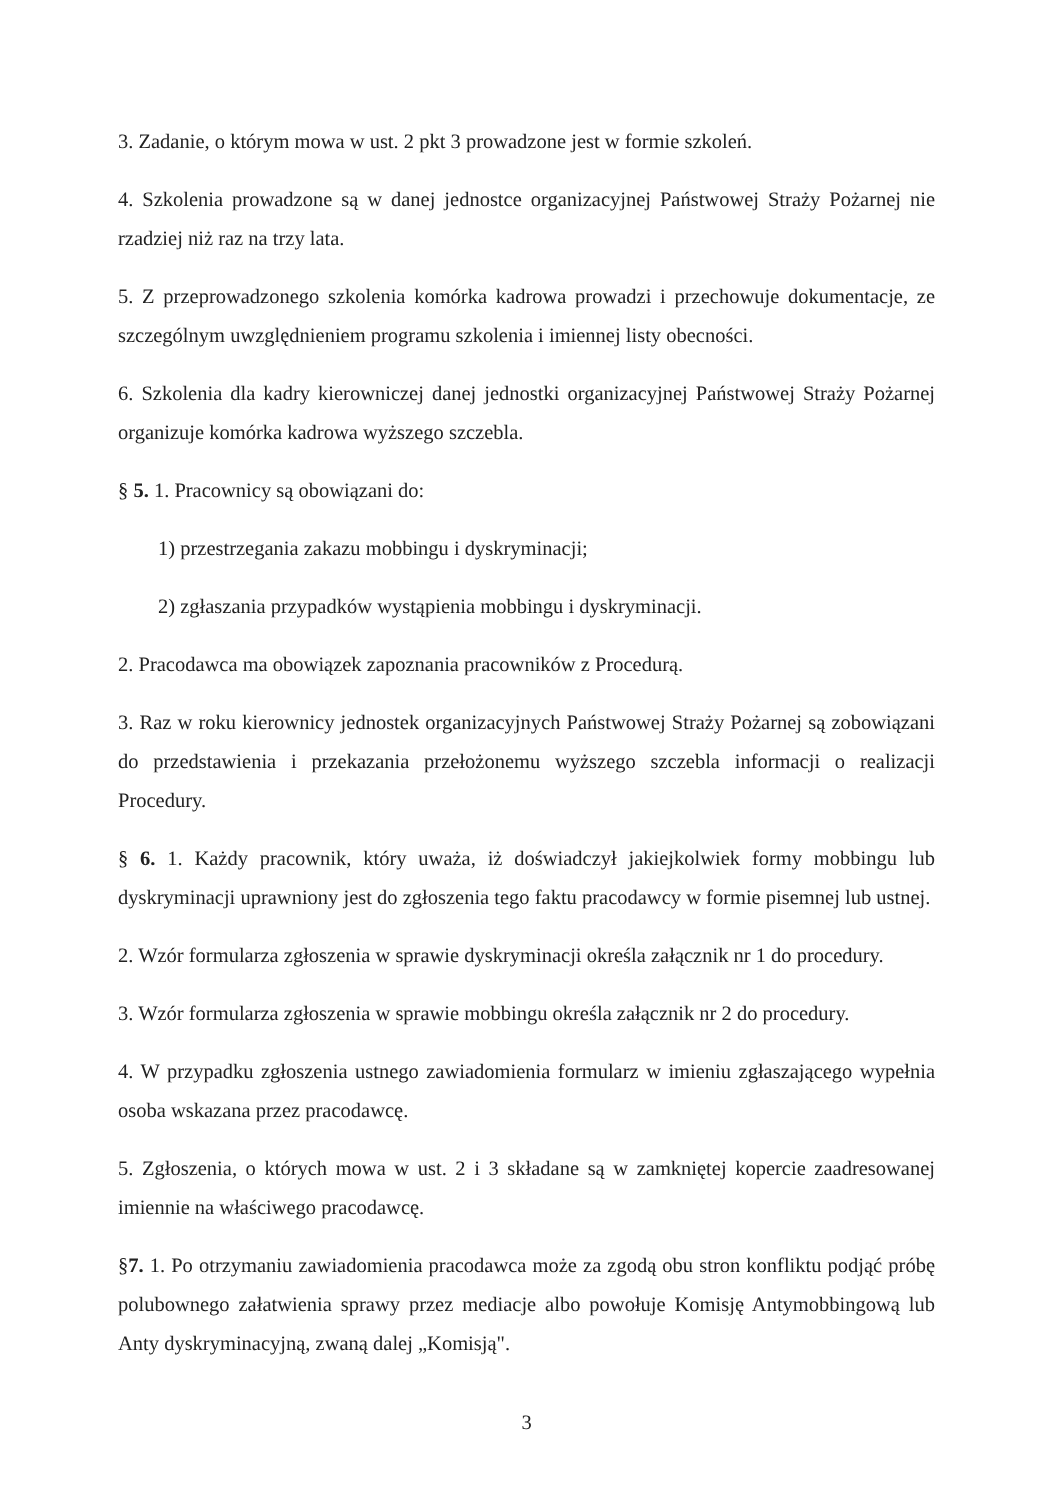3. Zadanie, o którym mowa w ust. 2 pkt 3 prowadzone jest w formie szkoleń.
4. Szkolenia prowadzone są w danej jednostce organizacyjnej Państwowej Straży Pożarnej nie rzadziej niż raz na trzy lata.
5. Z przeprowadzonego szkolenia komórka kadrowa prowadzi i przechowuje dokumentacje, ze szczególnym uwzględnieniem programu szkolenia i imiennej listy obecności.
6. Szkolenia dla kadry kierowniczej danej jednostki organizacyjnej Państwowej Straży Pożarnej organizuje komórka kadrowa wyższego szczebla.
§ 5. 1. Pracownicy są obowiązani do:
1) przestrzegania zakazu mobbingu i dyskryminacji;
2) zgłaszania przypadków wystąpienia mobbingu i dyskryminacji.
2. Pracodawca ma obowiązek zapoznania pracowników z Procedurą.
3. Raz w roku kierownicy jednostek organizacyjnych Państwowej Straży Pożarnej są zobowiązani do przedstawienia i przekazania przełożonemu wyższego szczebla informacji o realizacji Procedury.
§ 6. 1. Każdy pracownik, który uważa, iż doświadczył jakiejkolwiek formy mobbingu lub dyskryminacji uprawniony jest do zgłoszenia tego faktu pracodawcy w formie pisemnej lub ustnej.
2. Wzór formularza zgłoszenia w sprawie dyskryminacji określa załącznik nr 1 do procedury.
3. Wzór formularza zgłoszenia w sprawie mobbingu określa załącznik nr 2 do procedury.
4. W przypadku zgłoszenia ustnego zawiadomienia formularz w imieniu zgłaszającego wypełnia osoba wskazana przez pracodawcę.
5. Zgłoszenia, o których mowa w ust. 2 i 3 składane są w zamkniętej kopercie zaadresowanej imiennie na właściwego pracodawcę.
§7. 1. Po otrzymaniu zawiadomienia pracodawca może za zgodą obu stron konfliktu podjąć próbę polubownego załatwienia sprawy przez mediacje albo powołuje Komisję Antymobbingową lub Anty dyskryminacyjną, zwaną dalej „Komisją".
3